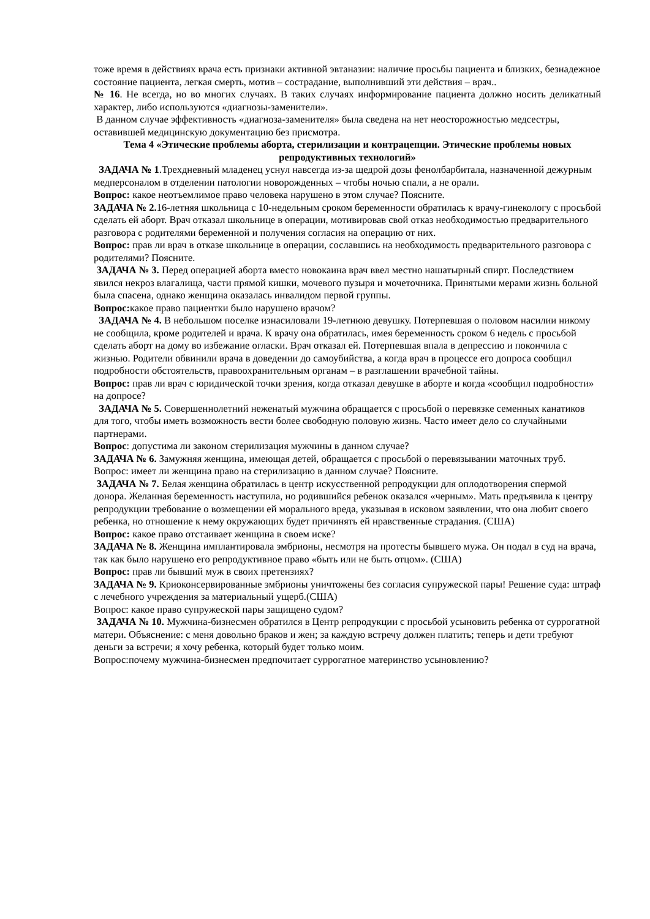тоже время в действиях врача есть признаки активной эвтаназии: наличие просьбы пациента и близких, безнадежное состояние пациента, легкая смерть, мотив – сострадание, выполнивший эти действия – врач..
№ 16. Не всегда, но во многих случаях. В таких случаях информирование пациента должно носить деликатный характер, либо используются «диагнозы-заменители».
В данном случае эффективность «диагноза-заменителя» была сведена на нет неосторожностью медсестры, оставившей медицинскую документацию без присмотра.
Тема 4 «Этические проблемы аборта, стерилизации и контрацепции. Этические проблемы новых репродуктивных технологий»
ЗАДАЧА № 1.Трехдневный младенец уснул навсегда из-за щедрой дозы фенолбарбитала, назначенной дежурным медперсоналом в отделении патологии новорожденных – чтобы ночью спали, а не орали.
Вопрос: какое неотъемлимое право человека нарушено в этом случае? Поясните.
ЗАДАЧА № 2. 16-летняя школьница с 10-недельным сроком беременности обратилась к врачу-гинекологу с просьбой сделать ей аборт. Врач отказал школьнице в операции, мотивировав свой отказ необходимостью предварительного разговора с родителями беременной и получения согласия на операцию от них.
Вопрос: прав ли врач в отказе школьнице в операции, сославшись на необходимость предварительного разговора с родителями? Поясните.
ЗАДАЧА № 3. Перед операцией аборта вместо новокаина врач ввел местно нашатырный спирт. Последствием явился некроз влагалища, части прямой кишки, мочевого пузыря и мочеточника. Принятыми мерами жизнь больной была спасена, однако женщина оказалась инвалидом первой группы.
Вопрос: какое право пациентки было нарушено врачом?
ЗАДАЧА № 4. В небольшом поселке изнасиловали 19-летнюю девушку. Потерпевшая о половом насилии никому не сообщила, кроме родителей и врача. К врачу она обратилась, имея беременность сроком 6 недель с просьбой сделать аборт на дому во избежание огласки. Врач отказал ей. Потерпевшая впала в депрессию и покончила с жизнью. Родители обвинили врача в доведении до самоубийства, а когда врач в процессе его допроса сообщил подробности обстоятельств, правоохранительным органам – в разглашении врачебной тайны.
Вопрос: прав ли врач с юридической точки зрения, когда отказал девушке в аборте и когда «сообщил подробности» на допросе?
ЗАДАЧА № 5. Совершеннолетний неженатый мужчина обращается с просьбой о перевязке семенных канатиков для того, чтобы иметь возможность вести более свободную половую жизнь. Часто имеет дело со случайными партнерами.
Вопрос: допустима ли законом стерилизация мужчины в данном случае?
ЗАДАЧА № 6. Замужняя женщина, имеющая детей, обращается с просьбой о перевязывании маточных труб.
Вопрос: имеет ли женщина право на стерилизацию в данном случае? Поясните.
ЗАДАЧА № 7. Белая женщина обратилась в центр искусственной репродукции для оплодотворения спермой донора. Желанная беременность наступила, но родившийся ребенок оказался «черным». Мать предъявила к центру репродукции требование о возмещении ей морального вреда, указывая в исковом заявлении, что она любит своего ребенка, но отношение к нему окружающих будет причинять ей нравственные страдания. (США)
Вопрос: какое право отстаивает женщина в своем иске?
ЗАДАЧА № 8. Женщина имплантировала эмбрионы, несмотря на протесты бывшего мужа. Он подал в суд на врача, так как было нарушено его репродуктивное право «быть или не быть отцом». (США)
Вопрос: прав ли бывший муж в своих претензиях?
ЗАДАЧА № 9. Криоконсервированные эмбрионы уничтожены без согласия супружеской пары! Решение суда: штраф с лечебного учреждения за материальный ущерб.(США)
Вопрос: какое право супружеской пары защищено судом?
ЗАДАЧА № 10. Мужчина-бизнесмен обратился в Центр репродукции с просьбой усыновить ребенка от суррогатной матери. Объяснение: с меня довольно браков и жен; за каждую встречу должен платить; теперь и дети требуют деньги за встречи; я хочу ребенка, который будет только моим.
Вопрос:почему мужчина-бизнесмен предпочитает суррогатное материнство усыновлению?